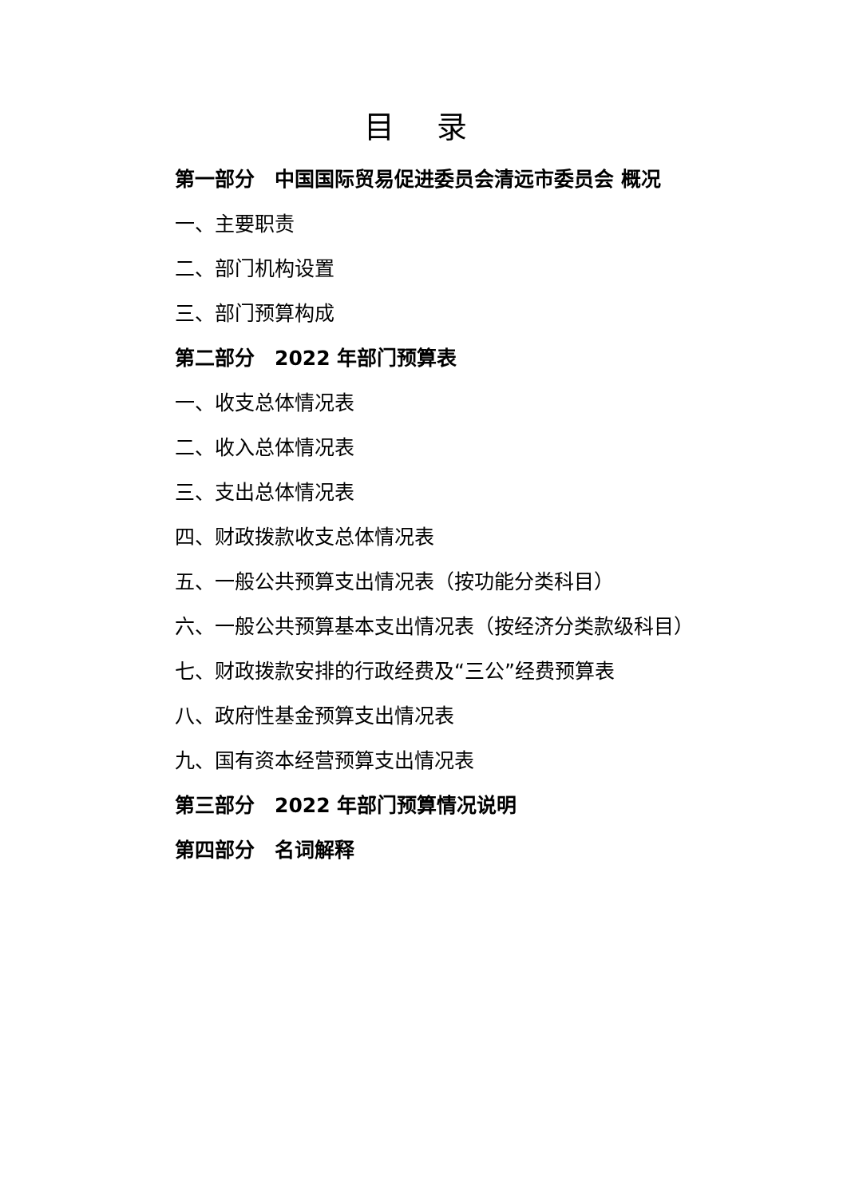目 录
第一部分　中国国际贸易促进委员会清远市委员会 概况
一、主要职责
二、部门机构设置
三、部门预算构成
第二部分　2022 年部门预算表
一、收支总体情况表
二、收入总体情况表
三、支出总体情况表
四、财政拨款收支总体情况表
五、一般公共预算支出情况表（按功能分类科目）
六、一般公共预算基本支出情况表（按经济分类款级科目）
七、财政拨款安排的行政经费及“三公”经费预算表
八、政府性基金预算支出情况表
九、国有资本经营预算支出情况表
第三部分　2022 年部门预算情况说明
第四部分　名词解释